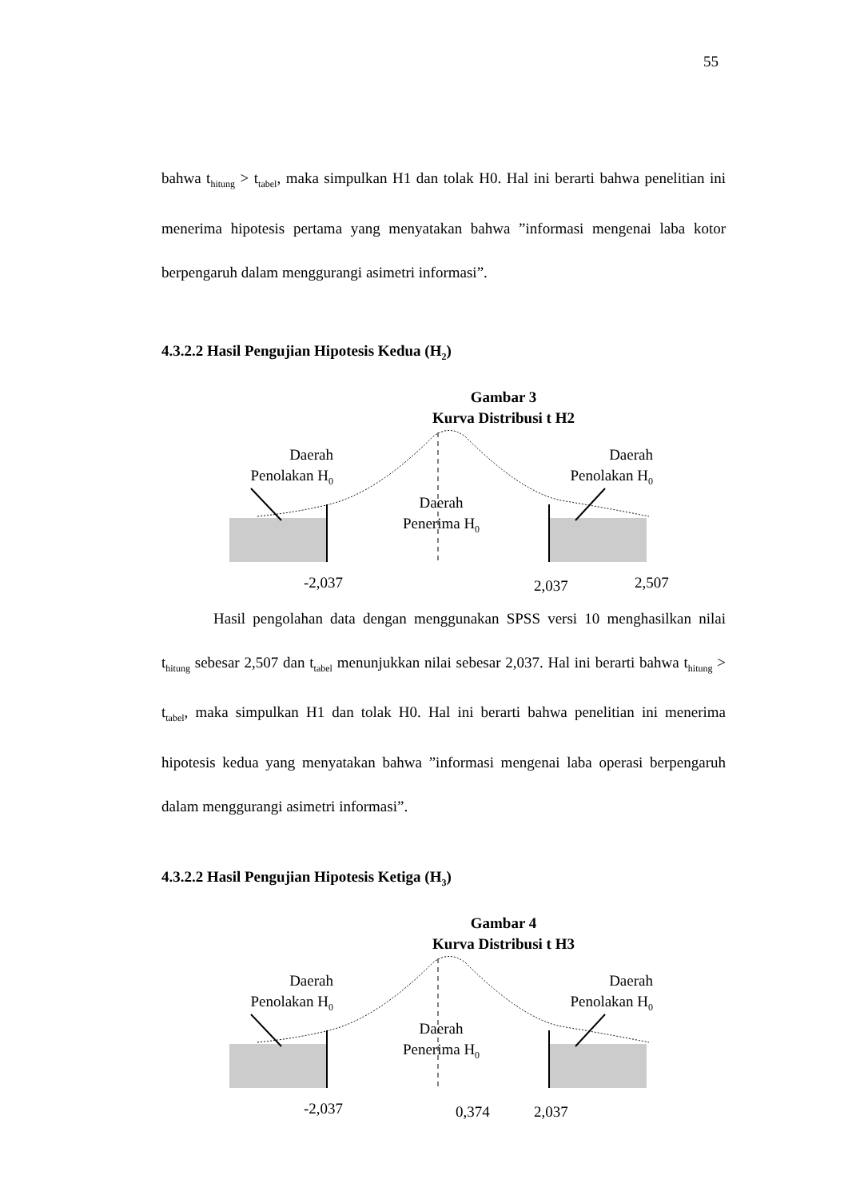55
bahwa t<sub>hitung</sub> > t<sub>tabel</sub>, maka simpulkan H1 dan tolak H0. Hal ini berarti bahwa penelitian ini menerima hipotesis pertama yang menyatakan bahwa ”informasi mengenai laba kotor berpengaruh dalam menggurangi asimetri informasi”.
4.3.2.2 Hasil Pengujian Hipotesis Kedua (H<sub>2</sub>)
Gambar 3
Kurva Distribusi t H2
Daerah
Penolakan H<sub>0</sub>
Daerah
Penolakan H<sub>0</sub>
Daerah
Penerima H<sub>0</sub>
-2,037 2,037 2,507
Hasil pengolahan data dengan menggunakan SPSS versi 10 menghasilkan nilai t<sub>hitung</sub> sebesar 2,507 dan t<sub>tabel</sub> menunjukkan nilai sebesar 2,037. Hal ini berarti bahwa t<sub>hitung</sub> > t<sub>tabel</sub>, maka simpulkan H1 dan tolak H0. Hal ini berarti bahwa penelitian ini menerima hipotesis kedua yang menyatakan bahwa ”informasi mengenai laba operasi berpengaruh dalam menggurangi asimetri informasi”.
4.3.2.2 Hasil Pengujian Hipotesis Ketiga (H<sub>3</sub>)
Gambar 4
Kurva Distribusi t H3
Daerah
Penolakan H<sub>0</sub>
Daerah
Penolakan H<sub>0</sub>
Daerah
Penerima H<sub>0</sub>
-2,037 0,374 2,037